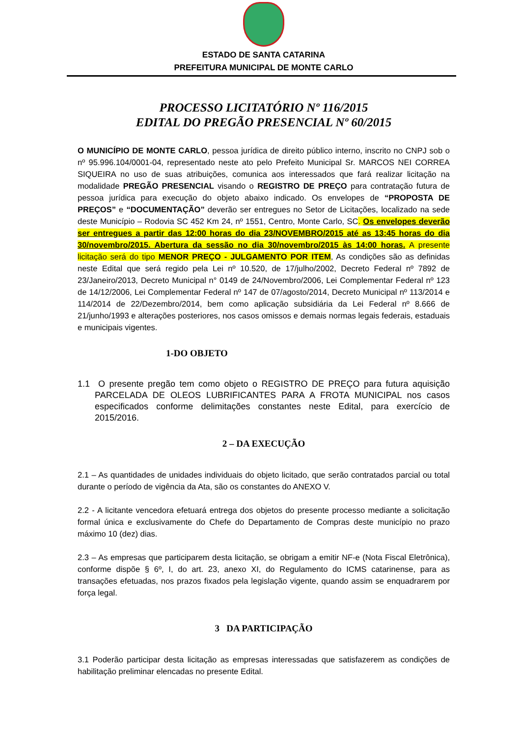ESTADO DE SANTA CATARINA
PREFEITURA MUNICIPAL DE MONTE CARLO
PROCESSO LICITATÓRIO Nº 116/2015
EDITAL DO PREGÃO PRESENCIAL Nº 60/2015
O MUNICÍPIO DE MONTE CARLO, pessoa jurídica de direito público interno, inscrito no CNPJ sob o nº 95.996.104/0001-04, representado neste ato pelo Prefeito Municipal Sr. MARCOS NEI CORREA SIQUEIRA no uso de suas atribuições, comunica aos interessados que fará realizar licitação na modalidade PREGÃO PRESENCIAL visando o REGISTRO DE PREÇO para contratação futura de pessoa jurídica para execução do objeto abaixo indicado. Os envelopes de “PROPOSTA DE PREÇOS” e “DOCUMENTAÇÃO” deverão ser entregues no Setor de Licitações, localizado na sede deste Município – Rodovia SC 452 Km 24, nº 1551, Centro, Monte Carlo, SC. Os envelopes deverão ser entregues a partir das 12:00 horas do dia 23/NOVEMBRO/2015 até as 13:45 horas do dia 30/novembro/2015. Abertura da sessão no dia 30/novembro/2015 às 14:00 horas. A presente licitação será do tipo MENOR PREÇO - JULGAMENTO POR ITEM, As condições são as definidas neste Edital que será regido pela Lei nº 10.520, de 17/julho/2002, Decreto Federal nº 7892 de 23/Janeiro/2013, Decreto Municipal n° 0149 de 24/Novembro/2006, Lei Complementar Federal nº 123 de 14/12/2006, Lei Complementar Federal nº 147 de 07/agosto/2014, Decreto Municipal nº 113/2014 e 114/2014 de 22/Dezembro/2014, bem como aplicação subsidiária da Lei Federal nº 8.666 de 21/junho/1993 e alterações posteriores, nos casos omissos e demais normas legais federais, estaduais e municipais vigentes.
1-DO OBJETO
1.1 O presente pregão tem como objeto o REGISTRO DE PREÇO para futura aquisição PARCELADA DE OLEOS LUBRIFICANTES PARA A FROTA MUNICIPAL nos casos especificados conforme delimitações constantes neste Edital, para exercício de 2015/2016.
2 – DA EXECUÇÃO
2.1 – As quantidades de unidades individuais do objeto licitado, que serão contratados parcial ou total durante o período de vigência da Ata, são os constantes do ANEXO V.
2.2 - A licitante vencedora efetuará entrega dos objetos do presente processo mediante a solicitação formal única e exclusivamente do Chefe do Departamento de Compras deste município no prazo máximo 10 (dez) dias.
2.3 – As empresas que participarem desta licitação, se obrigam a emitir NF-e (Nota Fiscal Eletrônica), conforme dispõe § 6º, I, do art. 23, anexo XI, do Regulamento do ICMS catarinense, para as transações efetuadas, nos prazos fixados pela legislação vigente, quando assim se enquadrarem por força legal.
3 DA PARTICIPAÇÃO
3.1 Poderão participar desta licitação as empresas interessadas que satisfazerem as condições de habilitação preliminar elencadas no presente Edital.